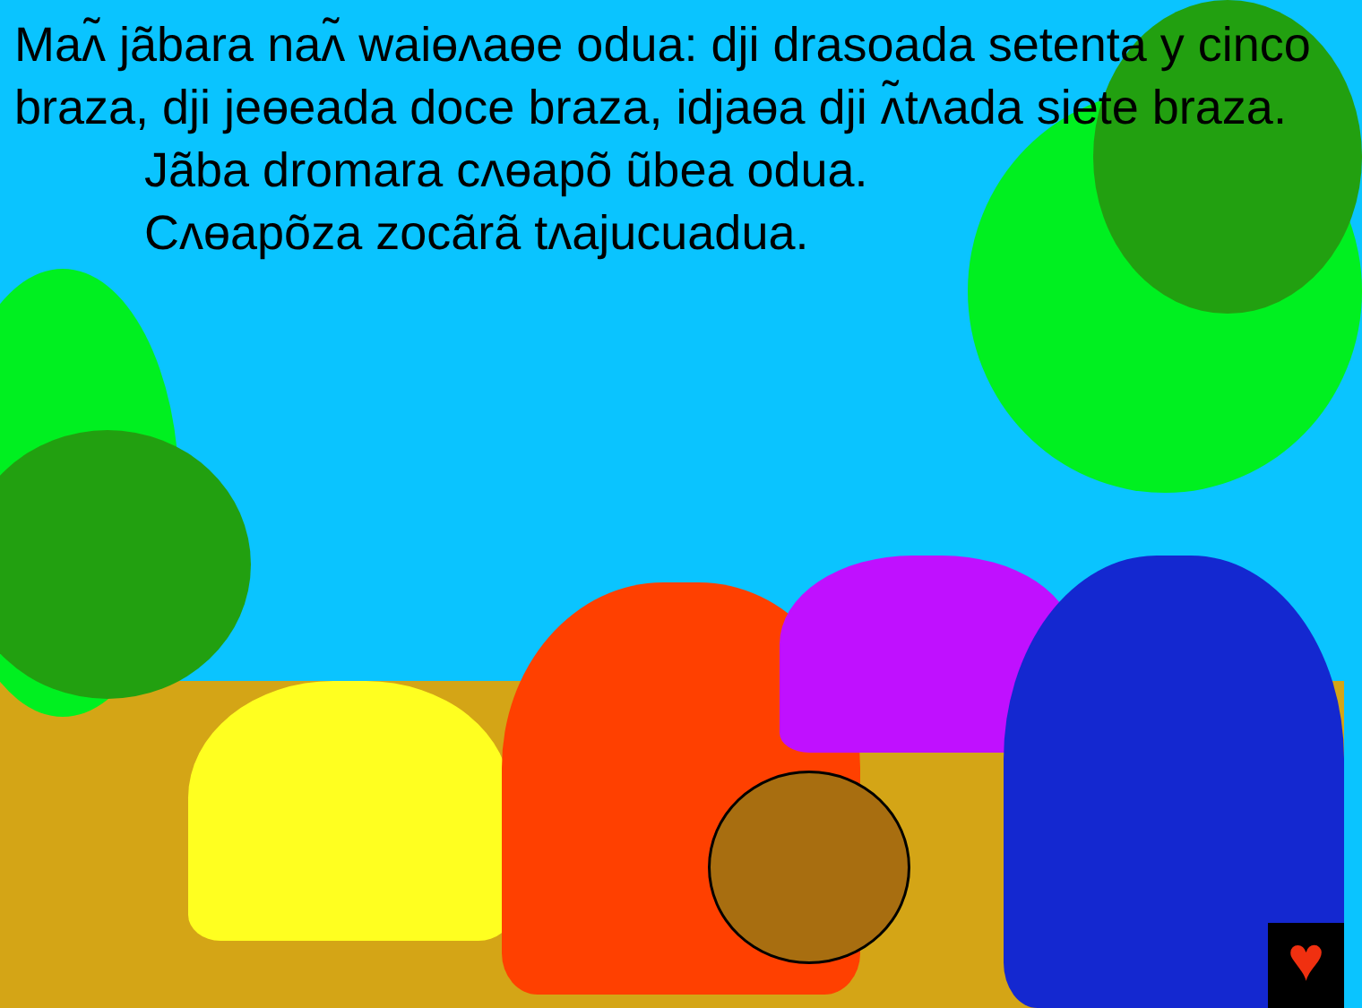Maʌ̃ jãbara naʌ̃ waiɵʌaɵe odua: dji drasoada setenta y cinco braza, dji jeɵeada doce braza, idjaɵa dji ʌ̃tʌada siete braza.
Jãba dromara cʌɵapõ ũbea odua.
Cʌɵapõza zocãrã tʌajucuadua.
♥